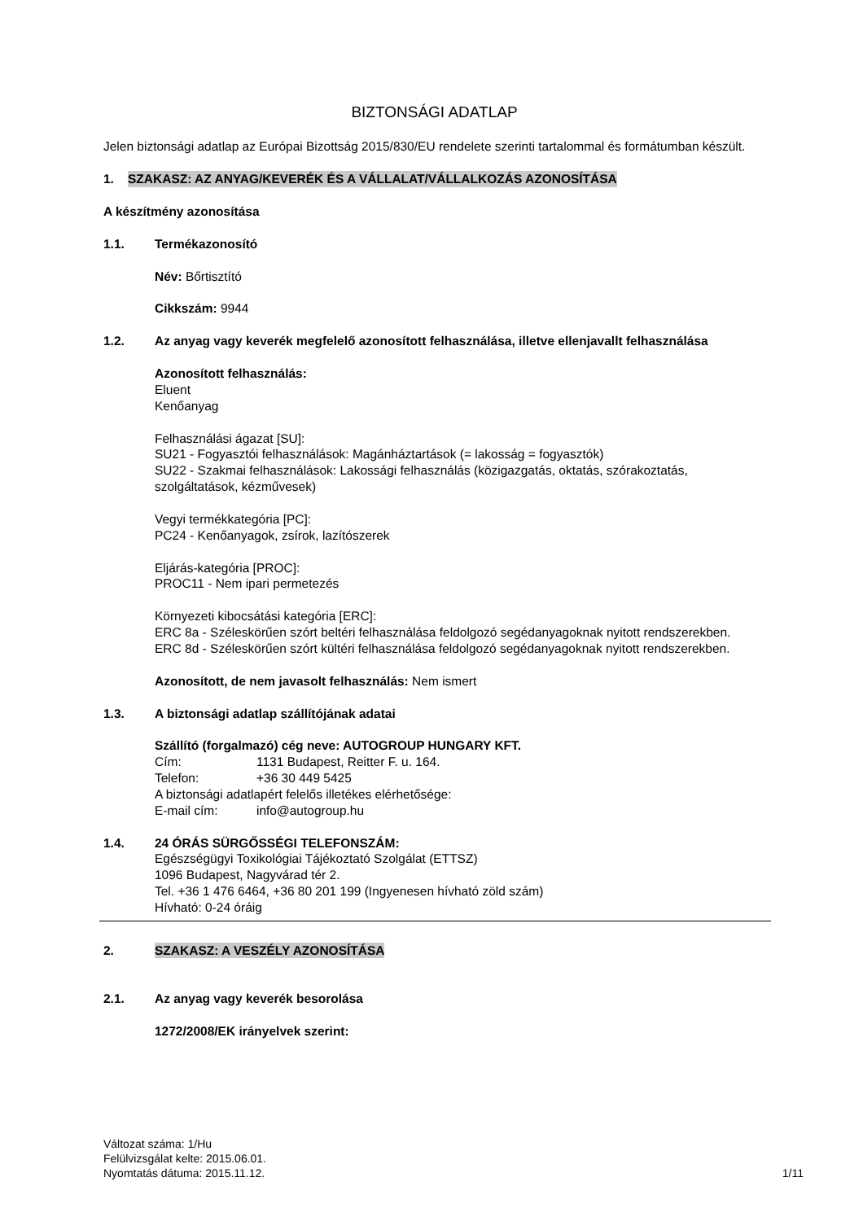BIZTONSÁGI ADATLAP
Jelen biztonsági adatlap az Európai Bizottság 2015/830/EU rendelete szerinti tartalommal és formátumban készült.
1. SZAKASZ: AZ ANYAG/KEVERÉK ÉS A VÁLLALAT/VÁLLALKOZÁS AZONOSÍTÁSA
A készítmény azonosítása
1.1. Termékazonosító
Név: Bőrtisztító
Cikkszám: 9944
1.2. Az anyag vagy keverék megfelelő azonosított felhasználása, illetve ellenjavallt felhasználása
Azonosított felhasználás:
Eluent
Kenőanyag
Felhasználási ágazat [SU]:
SU21 - Fogyasztói felhasználások: Magánháztartások (= lakosság = fogyasztók)
SU22 - Szakmai felhasználások: Lakossági felhasználás (közigazgatás, oktatás, szórakoztatás, szolgáltatások, kézművesek)
Vegyi termékkategória [PC]:
PC24 - Kenőanyagok, zsírok, lazítószerek
Eljárás-kategória [PROC]:
PROC11 - Nem ipari permetezés
Környezeti kibocsátási kategória [ERC]:
ERC 8a - Széleskörűen szórt beltéri felhasználása feldolgozó segédanyagoknak nyitott rendszerekben.
ERC 8d - Széleskörűen szórt kültéri felhasználása feldolgozó segédanyagoknak nyitott rendszerekben.
Azonosított, de nem javasolt felhasználás: Nem ismert
1.3. A biztonsági adatlap szállítójának adatai
Szállító (forgalmazó) cég neve: AUTOGROUP HUNGARY KFT.
Cím: 1131 Budapest, Reitter F. u. 164.
Telefon: +36 30 449 5425
A biztonsági adatlapért felelős illetékes elérhetősége:
E-mail cím: info@autogroup.hu
1.4. 24 ÓRÁS SÜRGŐSSÉGI TELEFONSZÁM:
Egészségügyi Toxikológiai Tájékoztató Szolgálat (ETTSZ)
1096 Budapest, Nagyvárad tér 2.
Tel. +36 1 476 6464, +36 80 201 199 (Ingyenesen hívható zöld szám)
Hívható: 0-24 óráig
2. SZAKASZ: A VESZÉLY AZONOSÍTÁSA
2.1. Az anyag vagy keverék besorolása
1272/2008/EK irányelvek szerint:
Változat száma: 1/Hu
Felülvizsgálat kelte: 2015.06.01.
Nyomtatás dátuma: 2015.11.12.
1/11